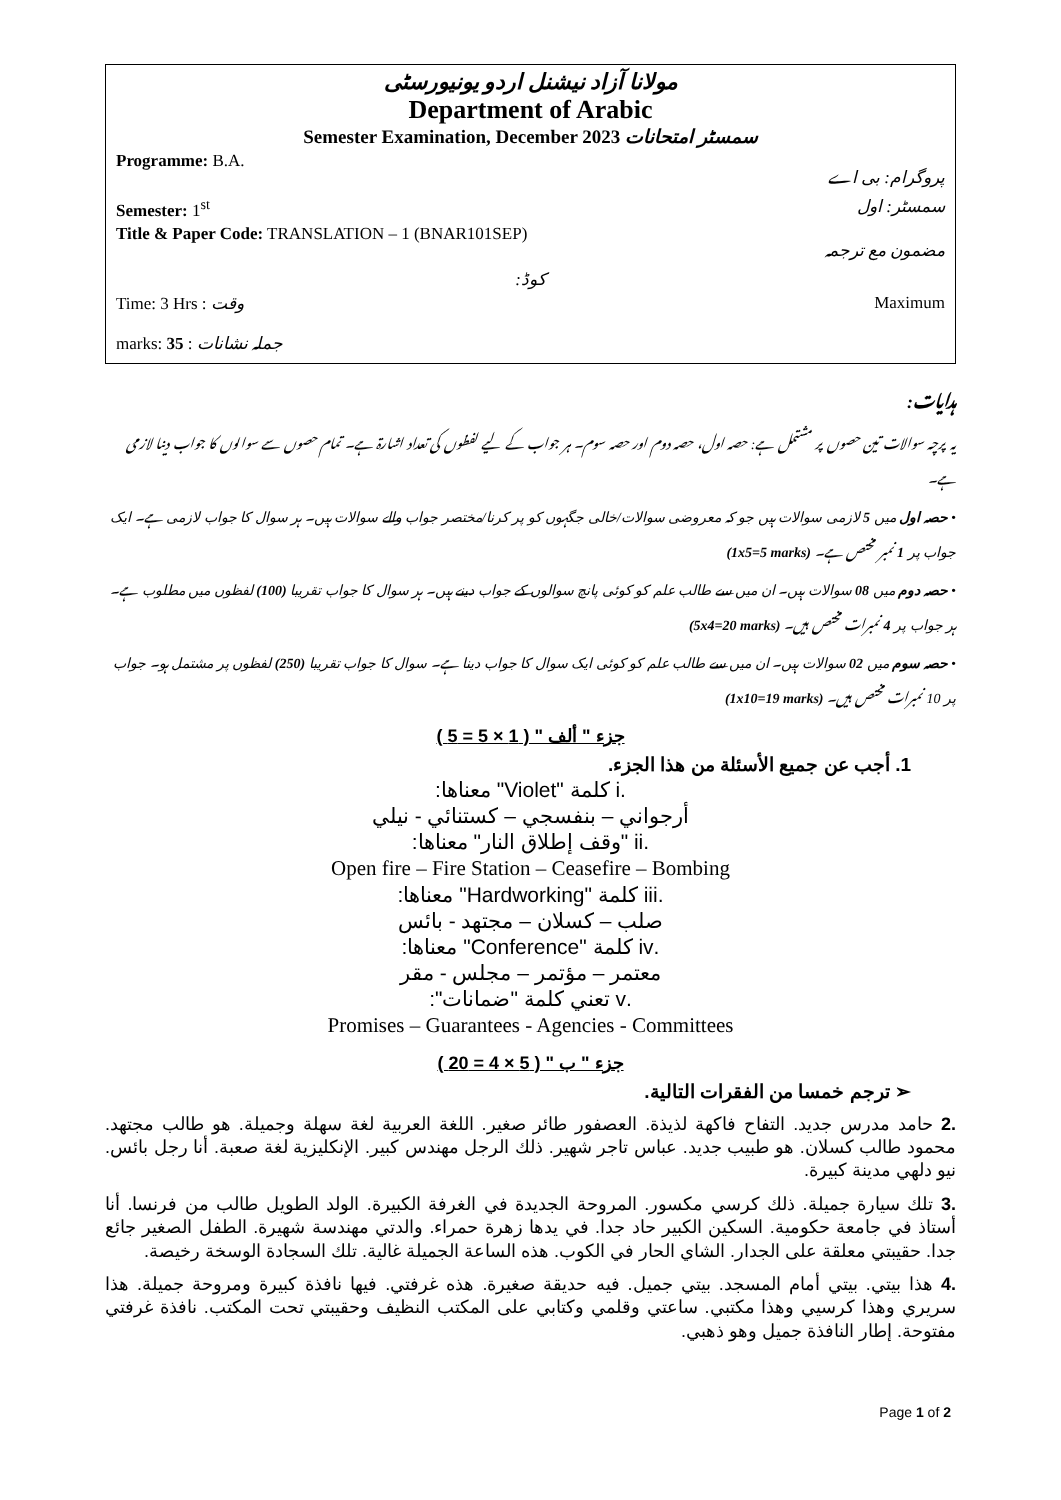مولانا آزاد نیشنل اردو یونیورسٹی
Department of Arabic
Semester Examination, December 2023 سمسٹر امتحانات
Programme: B.A. پروگرام: بی اے
Semester: 1<sup>st</sup> سمسٹر: اول
Title & Paper Code: TRANSLATION – 1 (BNAR101SEP) مضمون مع ترجمہ
کوڈ:
Time: 3 Hrs : وقت Maximum
marks: 35 : جملہ نشانات
ہدایات:
یہ پرچہ سوالات تین حصوں پر مشتمل ہے: حصہ اول، حصہ دوم اور حصہ سوم۔ ہر جواب کے لیے لفظوں کی تعداد اشارۃ ہے۔ تمام حصوں سے سوالوں کا جواب دینا لازمی ہے۔
• حصہ اول میں 5 لازمی سوالات ہیں جو کہ معروضی سوالات/خالی جگہوں کو پر کرنا/مختصر جواب والے سوالات ہیں۔ ہر سوال کا جواب لازمی ہے۔ ایک جواب پر 1 نمبر مختص ہے۔ (1x5=5 marks)
• حصہ دوم میں 08 سوالات ہیں۔ ان میں سے طالب علم کو کوئی پانچ سوالوں کے جواب دینے ہیں۔ ہر سوال کا جواب تقریبا (100) لفظوں میں مطلوب ہے۔ ہر جواب پر 4 نمبرات مختص ہیں۔ (5x4=20 marks)
• حصہ سوم میں 02 سوالات ہیں۔ ان میں سے طالب علم کو کوئی ایک سوال کا جواب دینا ہے۔ سوال کا جواب تقریبا (250) لفظوں پر مشتمل ہو۔ جواب پر 10 نمبرات مختص ہیں۔ (1x10=19 marks)
جزء " ألف " ( 1 × 5 = 5 )
1. أجب عن جميع الأسئلة من هذا الجزء.
.i كلمة "Violet" معناها:
أرجواني – بنفسجي – كستنائي - نيلي
.ii "وقف إطلاق النار" معناها:
Open fire – Fire Station – Ceasefire – Bombing
.iii كلمة "Hardworking" معناها:
صلب – كسلان – مجتهد - بائس
.iv كلمة "Conference" معناها:
معتمر – مؤتمر – مجلس - مقر
.v تعني كلمة "ضمانات":
Promises – Guarantees - Agencies - Committees
جزء " ب " ( 5 × 4 = 20 )
➢ ترجم خمسا من الفقرات التالية.
.2 حامد مدرس جديد. التفاح فاكهة لذيذة. العصفور طائر صغير. اللغة العربية لغة سهلة وجميلة. هو طالب مجتهد. محمود طالب كسلان. هو طبيب جديد. عباس تاجر شهير. ذلك الرجل مهندس كبير. الإنكليزية لغة صعبة. أنا رجل بائس. نيو دلهي مدينة كبيرة.
.3 تلك سيارة جميلة. ذلك كرسي مكسور. المروحة الجديدة في الغرفة الكبيرة. الولد الطويل طالب من فرنسا. أنا أستاذ في جامعة حكومية. السكين الكبير حاد جدا. في يدها زهرة حمراء. والدتي مهندسة شهيرة. الطفل الصغير جائع جدا. حقيبتي معلقة على الجدار. الشاي الحار في الكوب. هذه الساعة الجميلة غالية. تلك السجادة الوسخة رخيصة.
.4 هذا بيتي. بيتي أمام المسجد. بيتي جميل. فيه حديقة صغيرة. هذه غرفتي. فيها نافذة كبيرة ومروحة جميلة. هذا سريري وهذا كرسيي وهذا مكتبي. ساعتي وقلمي وكتابي على المكتب النظيف وحقيبتي تحت المكتب. نافذة غرفتي مفتوحة. إطار النافذة جميل وهو ذهبي.
Page 1 of 2